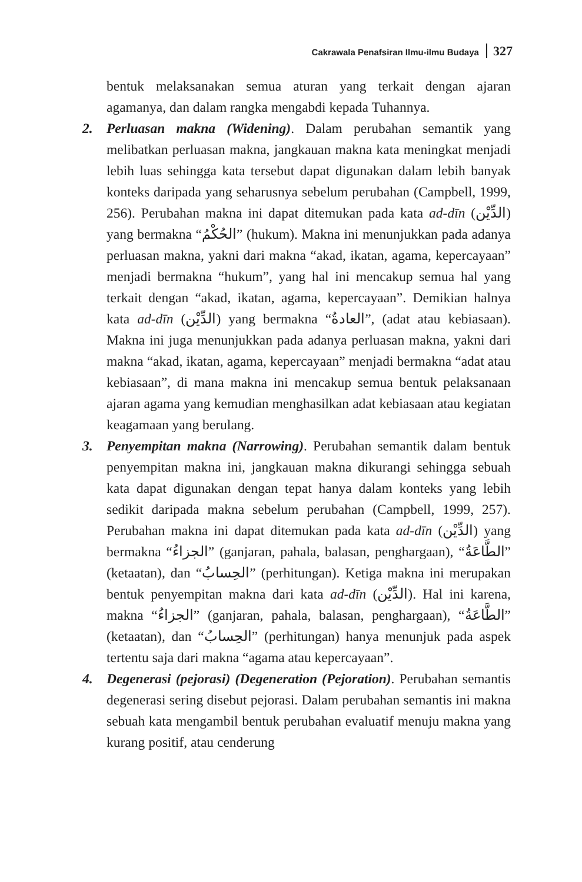Cakrawala Penafsiran Ilmu-ilmu Budaya 327
bentuk melaksanakan semua aturan yang terkait dengan ajaran agamanya, dan dalam rangka mengabdi kepada Tuhannya.
2. Perluasan makna (Widening). Dalam perubahan semantik yang melibatkan perluasan makna, jangkauan makna kata meningkat menjadi lebih luas sehingga kata tersebut dapat digunakan dalam lebih banyak konteks daripada yang seharusnya sebelum perubahan (Campbell, 1999, 256). Perubahan makna ini dapat ditemukan pada kata ad-dīn (الدِّيْن) yang bermakna “الحُكْمُ” (hukum). Makna ini menunjukkan pada adanya perluasan makna, yakni dari makna “akad, ikatan, agama, kepercayaan” menjadi bermakna “hukum”, yang hal ini mencakup semua hal yang terkait dengan “akad, ikatan, agama, kepercayaan”. Demikian halnya kata ad-dīn (الدِّيْن) yang bermakna “العادةُ”, (adat atau kebiasaan). Makna ini juga menunjukkan pada adanya perluasan makna, yakni dari makna “akad, ikatan, agama, kepercayaan” menjadi bermakna “adat atau kebiasaan”, di mana makna ini mencakup semua bentuk pelaksanaan ajaran agama yang kemudian menghasilkan adat kebiasaan atau kegiatan keagamaan yang berulang.
3. Penyempitan makna (Narrowing). Perubahan semantik dalam bentuk penyempitan makna ini, jangkauan makna dikurangi sehingga sebuah kata dapat digunakan dengan tepat hanya dalam konteks yang lebih sedikit daripada makna sebelum perubahan (Campbell, 1999, 257). Perubahan makna ini dapat ditemukan pada kata ad-dīn (الدِّيْن) yang bermakna “الجزاءُ” (ganjaran, pahala, balasan, penghargaan), “الطَّاعَةُ” (ketaatan), dan “الحِسابُ” (perhitungan). Ketiga makna ini merupakan bentuk penyempitan makna dari kata ad-dīn (الدِّيْن). Hal ini karena, makna “الجزاءُ” (ganjaran, pahala, balasan, penghargaan), “الطَّاعَةُ” (ketaatan), dan “الحِسابُ” (perhitungan) hanya menunjuk pada aspek tertentu saja dari makna “agama atau kepercayaan”.
4. Degenerasi (pejorasi) (Degeneration (Pejoration). Perubahan semantis degenerasi sering disebut pejorasi. Dalam perubahan semantis ini makna sebuah kata mengambil bentuk perubahan evaluatif menuju makna yang kurang positif, atau cenderung